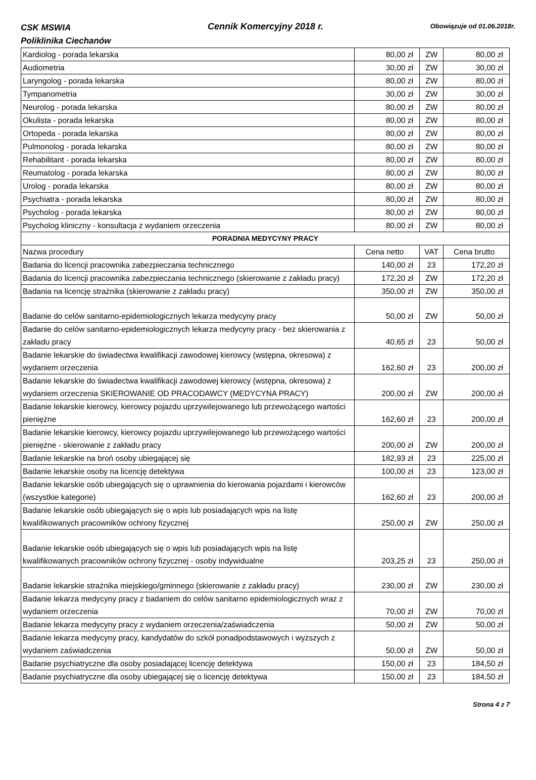CSK MSWIA
Poliklinika Ciechanów
Cennik Komercyjny 2018 r. Obowiązuje od 01.06.2018r.
| Kardiolog - porada lekarska | 80,00 zł | ZW | 80,00 zł |
| Audiometria | 30,00 zł | ZW | 30,00 zł |
| Laryngolog - porada lekarska | 80,00 zł | ZW | 80,00 zł |
| Tympanometria | 30,00 zł | ZW | 30,00 zł |
| Neurolog - porada lekarska | 80,00 zł | ZW | 80,00 zł |
| Okulista - porada lekarska | 80,00 zł | ZW | 80,00 zł |
| Ortopeda - porada lekarska | 80,00 zł | ZW | 80,00 zł |
| Pulmonolog - porada lekarska | 80,00 zł | ZW | 80,00 zł |
| Rehabilitant - porada lekarska | 80,00 zł | ZW | 80,00 zł |
| Reumatolog - porada lekarska | 80,00 zł | ZW | 80,00 zł |
| Urolog - porada lekarska | 80,00 zł | ZW | 80,00 zł |
| Psychiatra - porada lekarska | 80,00 zł | ZW | 80,00 zł |
| Psycholog - porada lekarska | 80,00 zł | ZW | 80,00 zł |
| Psycholog kliniczny - konsultacja z wydaniem orzeczenia | 80,00 zł | ZW | 80,00 zł |
| PORADNIA MEDYCYNY PRACY | | | |
| Nazwa procedury | Cena netto | VAT | Cena brutto |
| Badania do licencji pracownika zabezpieczania technicznego | 140,00 zł | 23 | 172,20 zł |
| Badania do licencji pracownika zabezpieczania technicznego (skierowanie z zakładu pracy) | 172,20 zł | ZW | 172,20 zł |
| Badania na licencję strażnika (skierowanie z zakładu pracy) | 350,00 zł | ZW | 350,00 zł |
| Badanie do celów sanitarno-epidemiologicznych lekarza medycyny pracy | 50,00 zł | ZW | 50,00 zł |
| Badanie do celów sanitarno-epidemiologicznych lekarza medycyny pracy - bez skierowania z zakładu pracy | 40,65 zł | 23 | 50,00 zł |
| Badanie lekarskie do świadectwa kwalifikacji zawodowej kierowcy (wstępna, okresowa) z wydaniem orzeczenia | 162,60 zł | 23 | 200,00 zł |
| Badanie lekarskie do świadectwa kwalifikacji zawodowej kierowcy (wstępna, okresowa) z wydaniem orzeczenia SKIEROWANIE OD PRACODAWCY (MEDYCYNA PRACY) | 200,00 zł | ZW | 200,00 zł |
| Badanie lekarskie kierowcy, kierowcy pojazdu uprzywilejowanego lub przewożącego wartości pieniężne | 162,60 zł | 23 | 200,00 zł |
| Badanie lekarskie kierowcy, kierowcy pojazdu uprzywilejowanego lub przewożącego wartości pieniężne - skierowanie z zakładu pracy | 200,00 zł | ZW | 200,00 zł |
| Badanie lekarskie na broń osoby ubiegającej się | 182,93 zł | 23 | 225,00 zł |
| Badanie lekarskie osoby na licencję detektywa | 100,00 zł | 23 | 123,00 zł |
| Badanie lekarskie osób ubiegających się o uprawnienia do kierowania pojazdami i kierowców (wszystkie kategorie) | 162,60 zł | 23 | 200,00 zł |
| Badanie lekarskie osób ubiegających się o wpis lub posiadających wpis na listę kwalifikowanych pracowników ochrony fizycznej | 250,00 zł | ZW | 250,00 zł |
| Badanie lekarskie osób ubiegających się o wpis lub posiadających wpis na listę kwalifikowanych pracowników ochrony fizycznej - osoby indywidualne | 203,25 zł | 23 | 250,00 zł |
| Badanie lekarskie strażnika miejskiego/gminnego (skierowanie z zakładu pracy) | 230,00 zł | ZW | 230,00 zł |
| Badanie lekarza medycyny pracy z badaniem do celów sanitarno epidemiologicznych wraz z wydaniem orzeczenia | 70,00 zł | ZW | 70,00 zł |
| Badanie lekarza medycyny pracy z wydaniem orzeczenia/zaświadczenia | 50,00 zł | ZW | 50,00 zł |
| Badanie lekarza medycyny pracy, kandydatów do szkół ponadpodstawowych i wyższych z wydaniem zaświadczenia | 50,00 zł | ZW | 50,00 zł |
| Badanie psychiatryczne dla osoby posiadającej licencję detektywa | 150,00 zł | 23 | 184,50 zł |
| Badanie psychiatryczne dla osoby ubiegającej się o licencję detektywa | 150,00 zł | 23 | 184,50 zł |
Strona 4 z 7